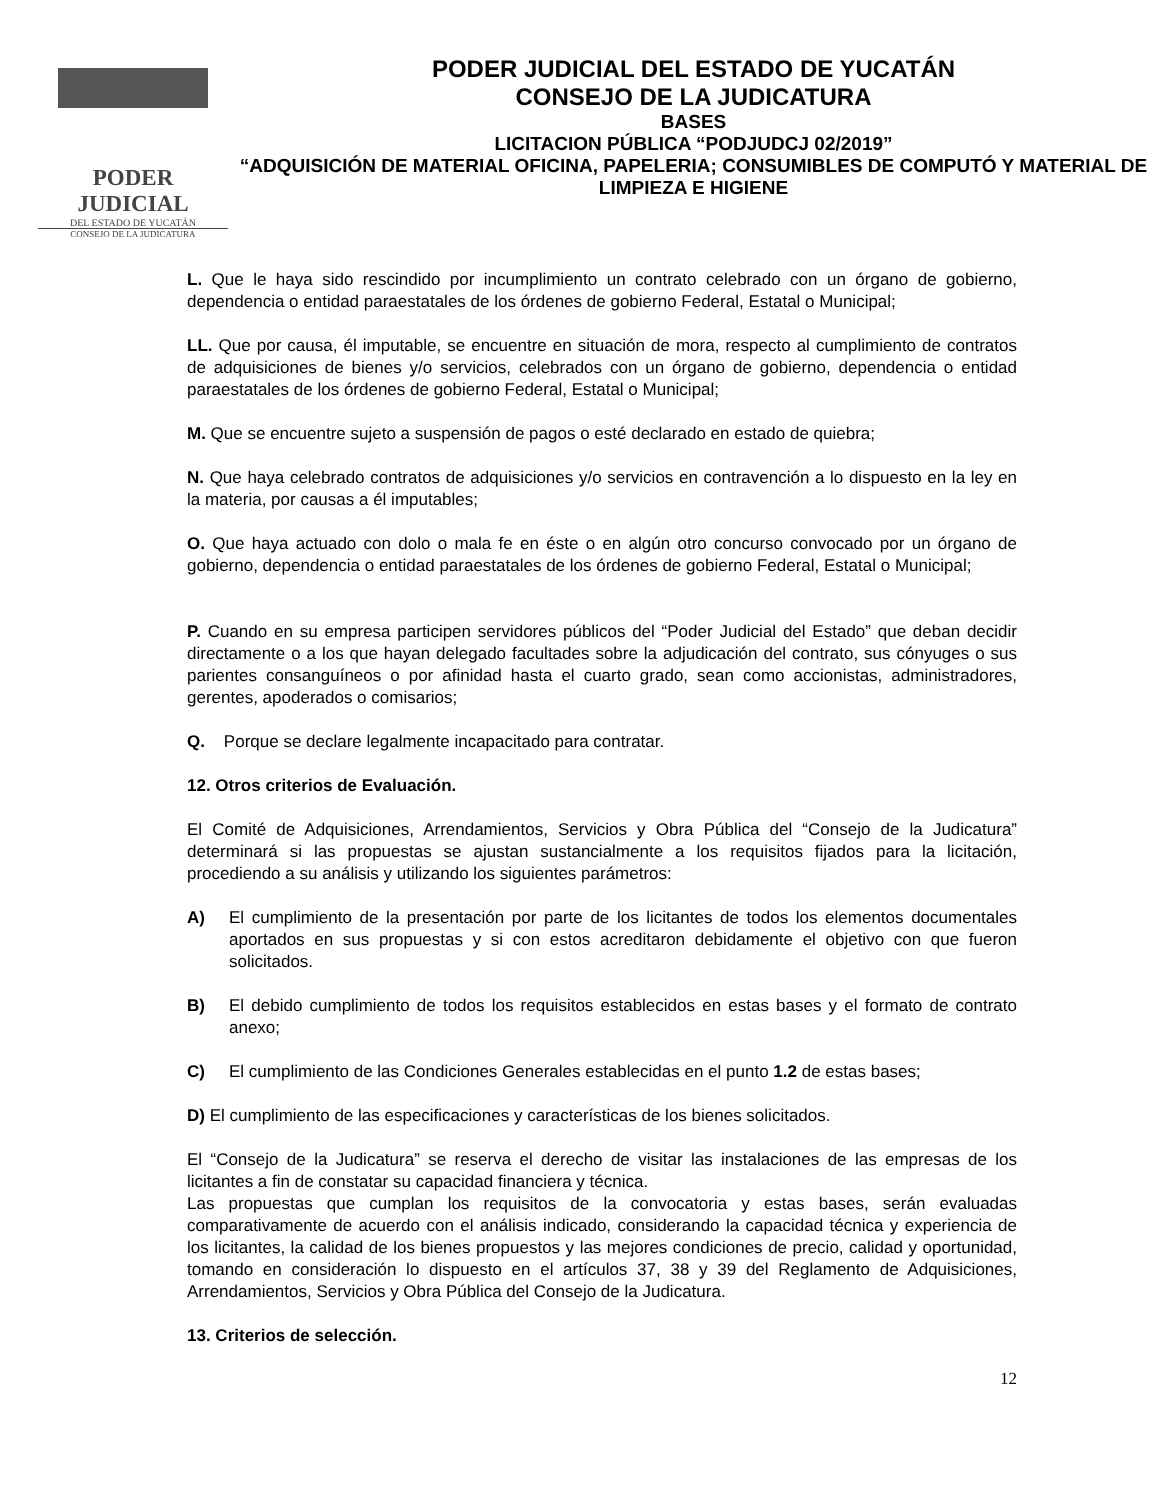PODER JUDICIAL
DEL ESTADO DE YUCATÁN
CONSEJO DE LA JUDICATURA
PODER JUDICIAL DEL ESTADO DE YUCATÁN
CONSEJO DE LA JUDICATURA
BASES
LICITACION PÚBLICA “PODJUDCJ 02/2019”
“ADQUISICIÓN DE MATERIAL OFICINA, PAPELERIA; CONSUMIBLES DE COMPUTÓ Y MATERIAL DE LIMPIEZA E HIGIENE
L. Que le haya sido rescindido por incumplimiento un contrato celebrado con un órgano de gobierno, dependencia o entidad paraestatales de los órdenes de gobierno Federal, Estatal o Municipal;
LL. Que por causa, él imputable, se encuentre en situación de mora, respecto al cumplimiento de contratos de adquisiciones de bienes y/o servicios, celebrados con un órgano de gobierno, dependencia o entidad paraestatales de los órdenes de gobierno Federal, Estatal o Municipal;
M. Que se encuentre sujeto a suspensión de pagos o esté declarado en estado de quiebra;
N. Que haya celebrado contratos de adquisiciones y/o servicios en contravención a lo dispuesto en la ley en la materia, por causas a él imputables;
O. Que haya actuado con dolo o mala fe en éste o en algún otro concurso convocado por un órgano de gobierno, dependencia o entidad paraestatales de los órdenes de gobierno Federal, Estatal o Municipal;
P. Cuando en su empresa participen servidores públicos del “Poder Judicial del Estado” que deban decidir directamente o a los que hayan delegado facultades sobre la adjudicación del contrato, sus cónyuges o sus parientes consanguíneos o por afinidad hasta el cuarto grado, sean como accionistas, administradores, gerentes, apoderados o comisarios;
Q. Porque se declare legalmente incapacitado para contratar.
12. Otros criterios de Evaluación.
El Comité de Adquisiciones, Arrendamientos, Servicios y Obra Pública del “Consejo de la Judicatura” determinará si las propuestas se ajustan sustancialmente a los requisitos fijados para la licitación, procediendo a su análisis y utilizando los siguientes parámetros:
A) El cumplimiento de la presentación por parte de los licitantes de todos los elementos documentales aportados en sus propuestas y si con estos acreditaron debidamente el objetivo con que fueron solicitados.
B) El debido cumplimiento de todos los requisitos establecidos en estas bases y el formato de contrato anexo;
C) El cumplimiento de las Condiciones Generales establecidas en el punto 1.2 de estas bases;
D) El cumplimiento de las especificaciones y características de los bienes solicitados.
El “Consejo de la Judicatura” se reserva el derecho de visitar las instalaciones de las empresas de los licitantes a fin de constatar su capacidad financiera y técnica.
Las propuestas que cumplan los requisitos de la convocatoria y estas bases, serán evaluadas comparativamente de acuerdo con el análisis indicado, considerando la capacidad técnica y experiencia de los licitantes, la calidad de los bienes propuestos y las mejores condiciones de precio, calidad y oportunidad, tomando en consideración lo dispuesto en el artículos 37, 38 y 39 del Reglamento de Adquisiciones, Arrendamientos, Servicios y Obra Pública del Consejo de la Judicatura.
13. Criterios de selección.
12